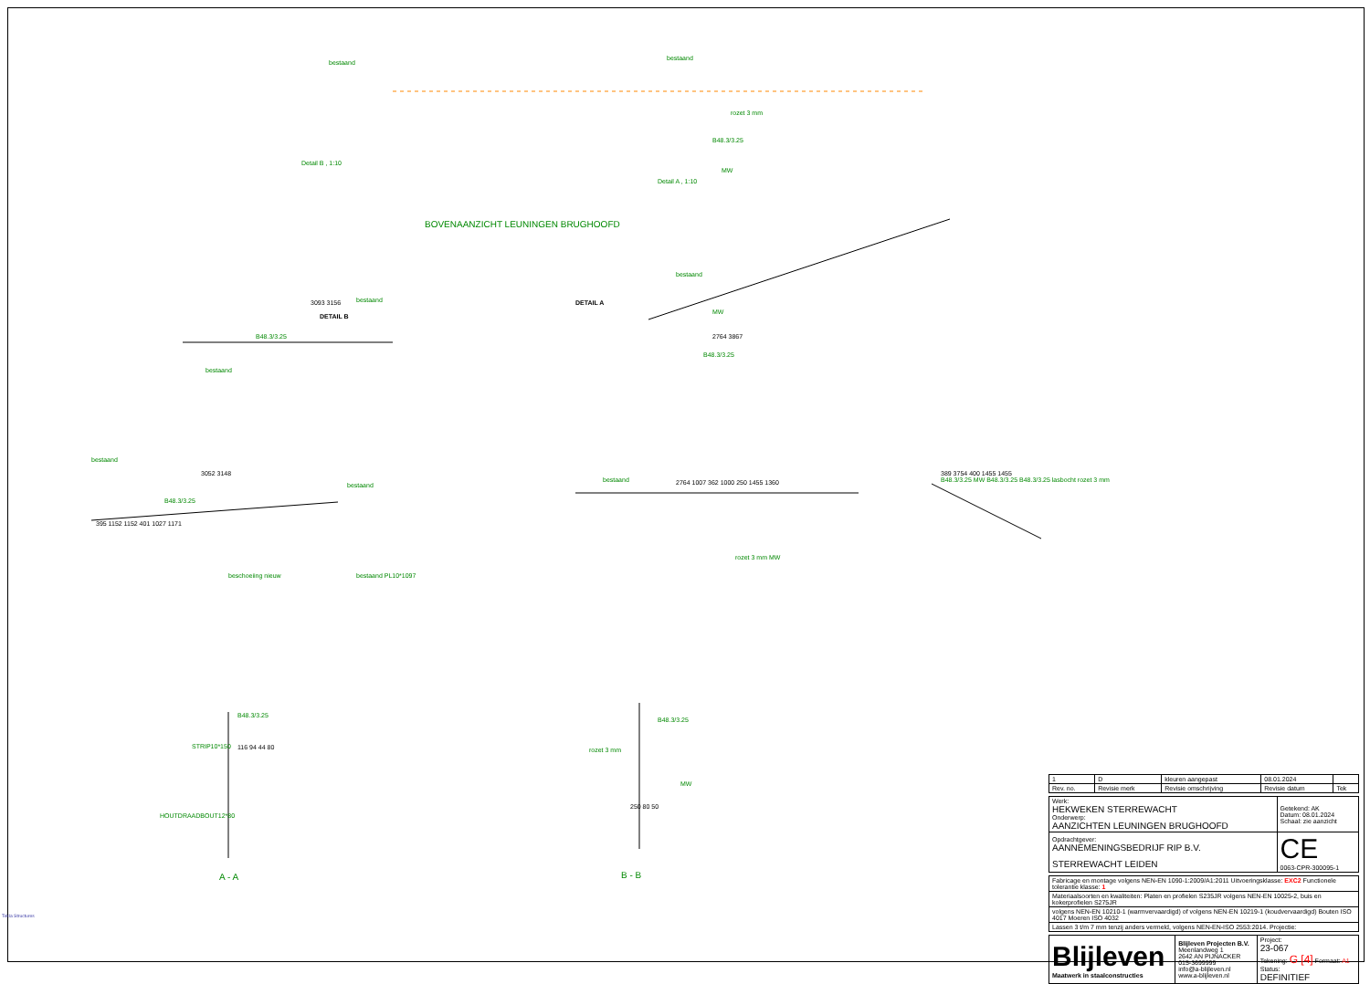bestaand
Detail B , 1:10
bestaand
rozet 3 mm
B48.3/3.25
MW
Detail A , 1:10
BOVENAANZICHT LEUNINGEN BRUGHOOFD
DETAIL A
DETAIL B
3093 3156 bestaand
B48.3/3.25
bestaand
bestaand
MW
B48.3/3.25
2764 3867
bestaand
3052 3148
B48.3/3.25
395 1152 1152 401 1027 1171
beschoeiing nieuw bestaand PL10*1097
bestaand
bestaand
2764 1007 362 1000 250 1455 1360
rozet 3 mm MW
B48.3/3.25
STRIP10*150
HOUTDRAADBOUT12*80
116 94 44 80
A - A
B48.3/3.25
rozet 3 mm
MW
250 80 50
B - B
389 3754 400 1455 1455
B48.3/3.25 MW B48.3/3.25 B48.3/3.25 lasbocht rozet 3 mm
Tekla Structures
| 1 | D | kleuren aangepast | 08.01.2024 | |
| Rev. no. | Revisie merk | Revisie omschrijving | Revisie datum | Tek |
| Werk: HEKWEKEN STERREWACHT Onderwerp: AANZICHTEN LEUNINGEN BRUGHOOFD | Getekend: AK Datum: 08.01.2024 Schaal: zie aanzicht |
| Opdrachtgever: AANNEMENINGSBEDRIJF RIP B.V. STERREWACHT LEIDEN | CE 0063-CPR-300095-1 |
| Fabricage en montage volgens NEN-EN 1090-1:2009/A1:2011 Uitvoeringsklasse: EXC2 Functionele tolerantie klasse: 1 |
| Materiaalsoorten en kwaliteiten: Platen en profielen S235JR volgens NEN-EN 10025-2, buis en kokerprofielen S275JR |
| volgens NEN-EN 10210-1 (warmvervaardigd) of volgens NEN-EN 10219-1 (koudvervaardigd) Bouten ISO 4017 Moeren ISO 4032 |
| Lassen 3 t/m 7 mm tenzij anders vermeld, volgens NEN-EN-ISO 2553:2014. Projectie: |
| Blijleven Maatwerk in staalconstructies | Blijleven Projecten B.V. Meenlandweg 1 2642 AN PIJNACKER 015-3699999 info@a-blijleven.nl www.a-blijleven.nl | Project: 23-067 Tekening: G [4] Formaat: A1 Status: DEFINITIEF |